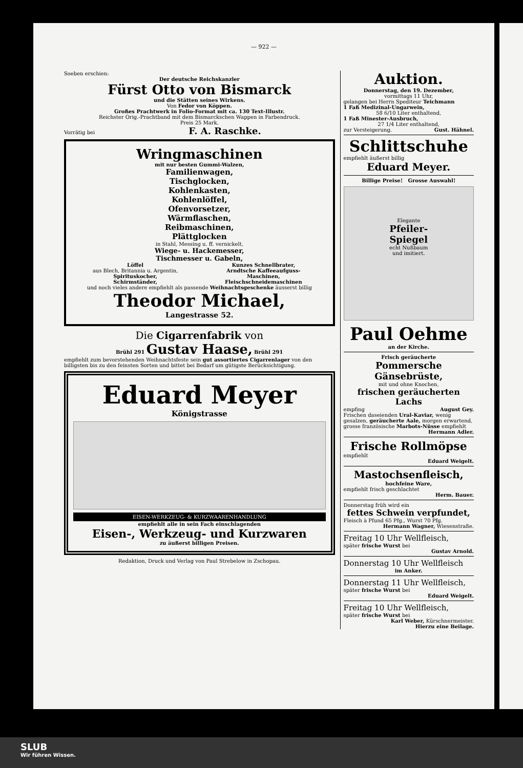— 922 —
Soeben erschien:
Der deutsche Reichskanzler
Fürst Otto von Bismarck
und die Stätten seines Wirkens.
Von Fedor von Köppen.
Großes Prachtwerk in Folio-Format mit ca. 130 Text-Illustr.
Reichster Orig.-Prachtband mit dem Bismarckschen Wappen in Farbendruck.
Preis 25 Mark.
Vorrätig bei F. A. Raschke.
Wringmaschinen
mit nur besten Gummi-Walzen,
Familienwagen,
Tischglocken,
Kohlenkasten,
Kohlenlöffel,
Ofenvorsetzer,
Wärmflaschen,
Reibmaschinen,
Plättglocken
in Stahl, Messing u. ff. vernickelt,
Wiege- u. Hackemesser,
Tischmesser u. Gabeln,
Löffel
aus Blech, Britannia u. Argentin,
Spirituskocher,
Schirmständer,
Kunzes Schnellbrater,
Arndtsche Kaffeeaufguss-
Maschinen,
Fleischschneidemaschinen
und noch vieles andere empfiehlt als passende Weihnachtsgeschenke äusserst billig
Theodor Michael,
Langestrasse 52.
Die Cigarrenfabrik von
Brühl 291 Gustav Haase, Brühl 291
empfiehlt zum bevorstehenden Weihnachtsfeste sein gut assortiertes Cigarrenlager von den billigsten bis zu den feinsten Sorten und bittet bei Bedarf um gütigste Berücksichtigung.
Eduard Meyer
Königstrasse
EISEN-WERKZEUG- & KURZWAARENHANDLUNG
empfiehlt alle in sein Fach einschlagenden
Eisen-, Werkzeug- und Kurzwaren
zu äußerst billigen Preisen.
Redaktion, Druck und Verlag von Paul Strebelow in Zschopau.
Auktion.
Donnerstag, den 19. Dezember,
vormittags 11 Uhr,
gelangen bei Herrn Spediteur Teichmann
1 Faß Medizinal-Ungarwein,
58 6/10 Liter enthaltend,
1 Faß Minester-Ausbruch,
27 1/4 Liter enthaltend,
zur Versteigerung. Gust. Hähnel.
Schlittschuhe
empfiehlt äußerst billig
Eduard Meyer.
Billige Preise! Grosse Auswahl!
Elegante
Pfeiler-
Spiegel
echt Nußbaum
und imitiert.
Paul Oehme
an der Kirche.
Frisch geräucherte
Pommersche Gänsebrüste,
mit und ohne Knochen,
frischen geräucherten Lachs
empfing August Gey.
Frischen daseienden Ural-Kaviar, wenig gesalzen, geräucherte Aale, morgen erwartend, grosse französische Marbots-Nüsse empfiehlt
Hermann Adler.
Frische Rollmöpse
empfiehlt
Eduard Weigelt.
Mastochsenfleisch,
hochfeine Ware,
empfiehlt frisch geschlachtet
Herm. Bauer.
Donnerstag früh wird ein
fettes Schwein verpfundet,
Fleisch à Pfund 65 Pfg., Wurst 70 Pfg.
Hermann Wagner, Wiesenstraße.
Freitag 10 Uhr Wellfleisch,
später frische Wurst bei
Gustav Arnold.
Donnerstag 10 Uhr Wellfleisch
im Anker.
Donnerstag 11 Uhr Wellfleisch,
später frische Wurst bei
Eduard Weigelt.
Freitag 10 Uhr Wellfleisch,
später frische Wurst bei
Karl Weber, Kürschnermeister.
Hierzu eine Beilage.
SLUB
Wir führen Wissen.